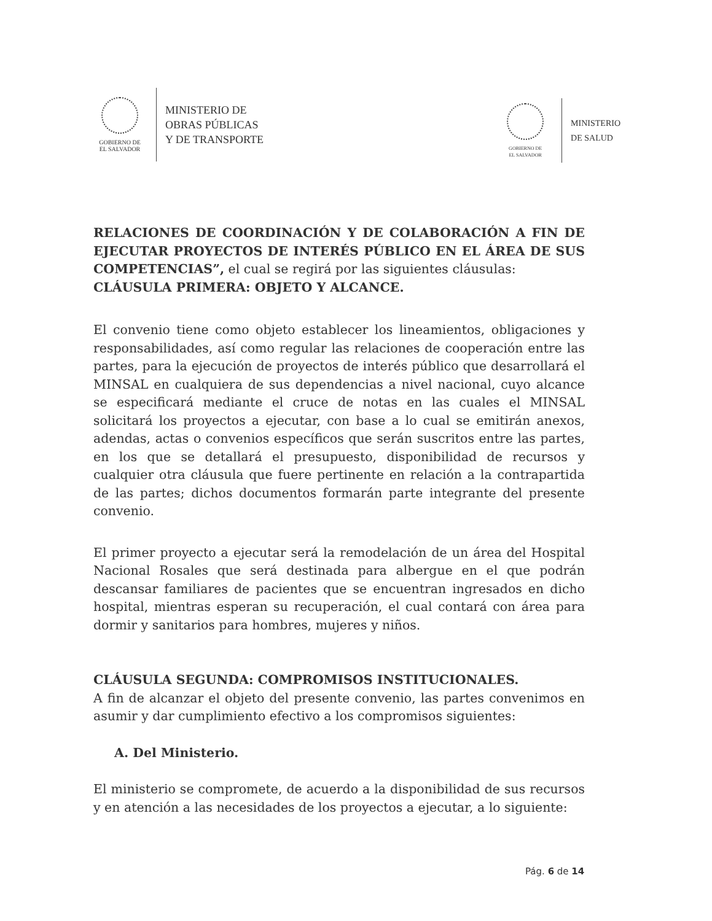GOBIERNO DE
EL SALVADOR
MINISTERIO DE
OBRAS PÚBLICAS
Y DE TRANSPORTE
GOBIERNO DE
EL SALVADOR
MINISTERIO
DE SALUD
RELACIONES DE COORDINACIÓN Y DE COLABORACIÓN A FIN DE EJECUTAR PROYECTOS DE INTERÉS PÚBLICO EN EL ÁREA DE SUS COMPETENCIAS”, el cual se regirá por las siguientes cláusulas:
CLÁUSULA PRIMERA: OBJETO Y ALCANCE.
El convenio tiene como objeto establecer los lineamientos, obligaciones y responsabilidades, así como regular las relaciones de cooperación entre las partes, para la ejecución de proyectos de interés público que desarrollará el MINSAL en cualquiera de sus dependencias a nivel nacional, cuyo alcance se especificará mediante el cruce de notas en las cuales el MINSAL solicitará los proyectos a ejecutar, con base a lo cual se emitirán anexos, adendas, actas o convenios específicos que serán suscritos entre las partes, en los que se detallará el presupuesto, disponibilidad de recursos y cualquier otra cláusula que fuere pertinente en relación a la contrapartida de las partes; dichos documentos formarán parte integrante del presente convenio.
El primer proyecto a ejecutar será la remodelación de un área del Hospital Nacional Rosales que será destinada para albergue en el que podrán descansar familiares de pacientes que se encuentran ingresados en dicho hospital, mientras esperan su recuperación, el cual contará con área para dormir y sanitarios para hombres, mujeres y niños.
CLÁUSULA SEGUNDA: COMPROMISOS INSTITUCIONALES.
A fin de alcanzar el objeto del presente convenio, las partes convenimos en asumir y dar cumplimiento efectivo a los compromisos siguientes:
A. Del Ministerio.
El ministerio se compromete, de acuerdo a la disponibilidad de sus recursos y en atención a las necesidades de los proyectos a ejecutar, a lo siguiente:
Pág. 6 de 14